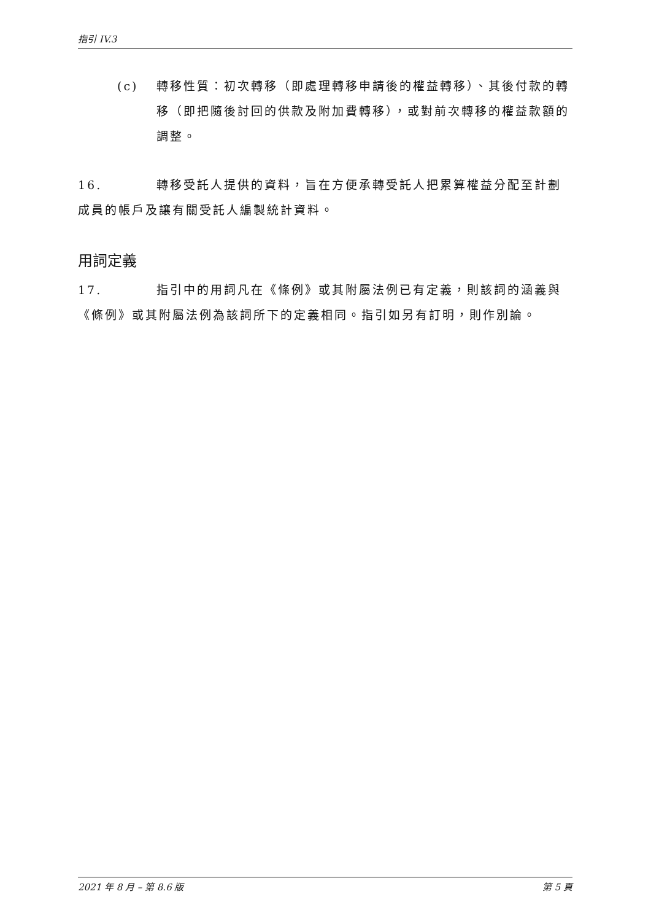指引 IV.3
(c) 轉移性質：初次轉移（即處理轉移申請後的權益轉移）、其後付款的轉移（即把隨後討回的供款及附加費轉移），或對前次轉移的權益款額的調整。
16. 轉移受託人提供的資料，旨在方便承轉受託人把累算權益分配至計劃成員的帳戶及讓有關受託人編製統計資料。
用詞定義
17. 指引中的用詞凡在《條例》或其附屬法例已有定義，則該詞的涵義與《條例》或其附屬法例為該詞所下的定義相同。指引如另有訂明，則作別論。
2021 年 8 月 – 第 8.6 版 第 5 頁